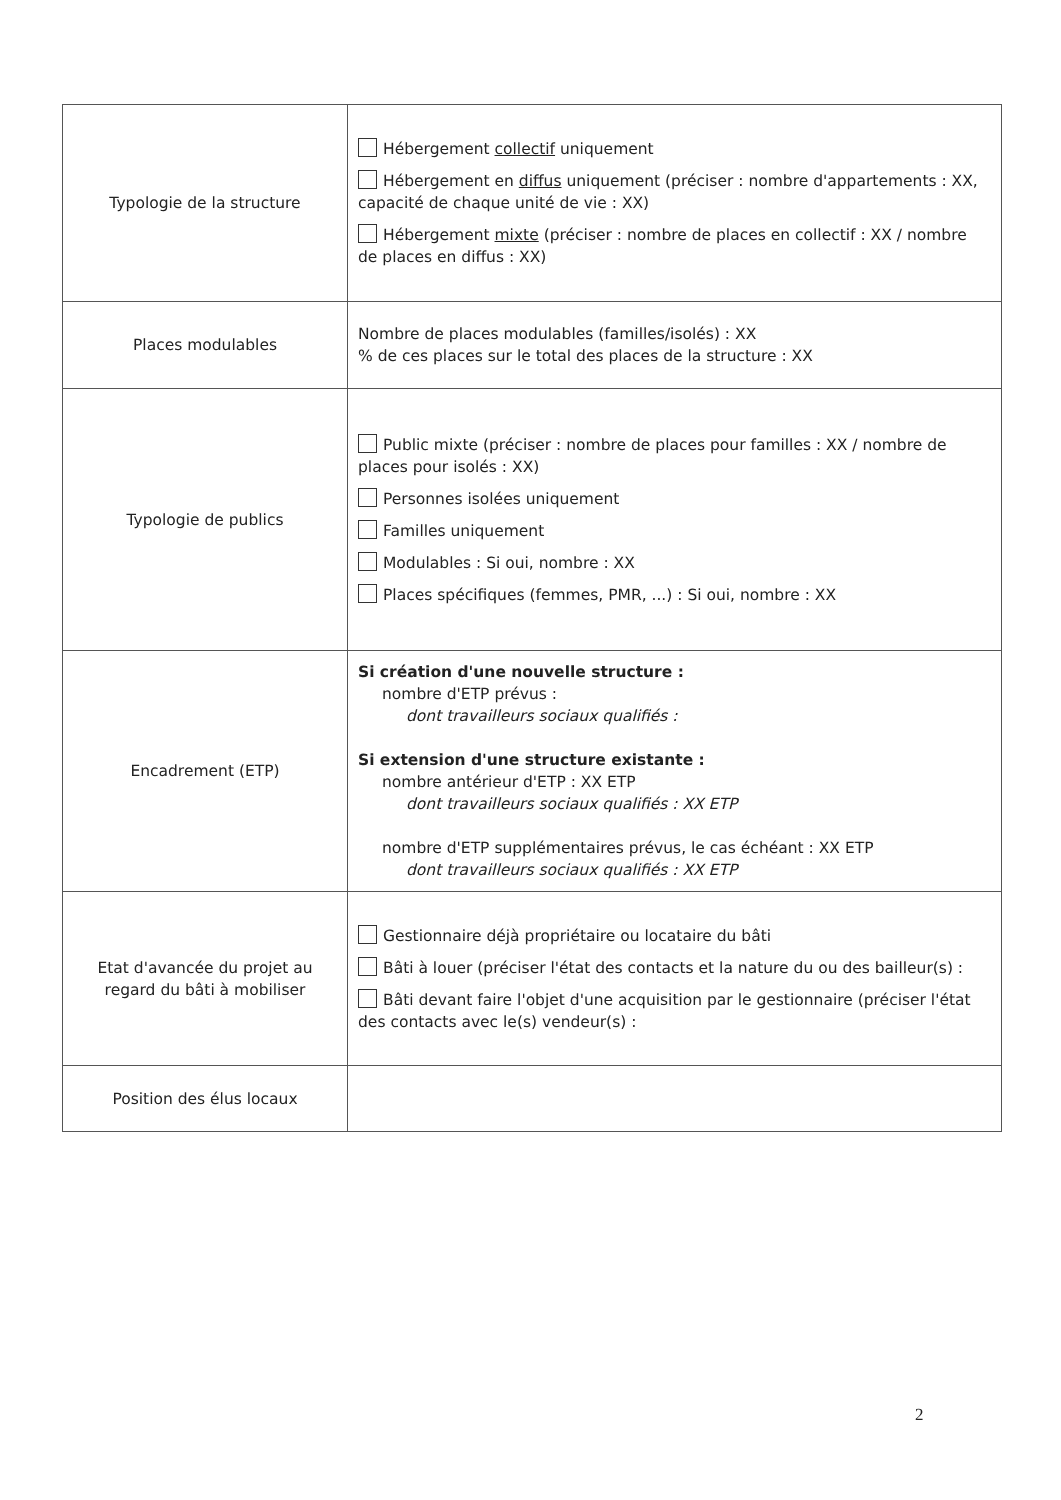| Typologie de la structure | Hébergement collectif uniquement Hébergement en diffus uniquement (préciser : nombre d'appartements : XX, capacité de chaque unité de vie : XX) Hébergement mixte (préciser : nombre de places en collectif : XX / nombre de places en diffus : XX) |
| Places modulables | Nombre de places modulables (familles/isolés) : XX % de ces places sur le total des places de la structure : XX |
| Typologie de publics | Public mixte (préciser : nombre de places pour familles : XX / nombre de places pour isolés : XX) Personnes isolées uniquement Familles uniquement Modulables : Si oui, nombre : XX Places spécifiques (femmes, PMR, ...) : Si oui, nombre : XX |
| Encadrement (ETP) | Si création d'une nouvelle structure : nombre d'ETP prévus : dont travailleurs sociaux qualifiés : Si extension d'une structure existante : nombre antérieur d'ETP : XX ETP dont travailleurs sociaux qualifiés : XX ETP nombre d'ETP supplémentaires prévus, le cas échéant : XX ETP dont travailleurs sociaux qualifiés : XX ETP |
| Etat d'avancée du projet au regard du bâti à mobiliser | Gestionnaire déjà propriétaire ou locataire du bâti Bâti à louer (préciser l'état des contacts et la nature du ou des bailleur(s) : Bâti devant faire l'objet d'une acquisition par le gestionnaire (préciser l'état des contacts avec le(s) vendeur(s) : |
| Position des élus locaux | |
2